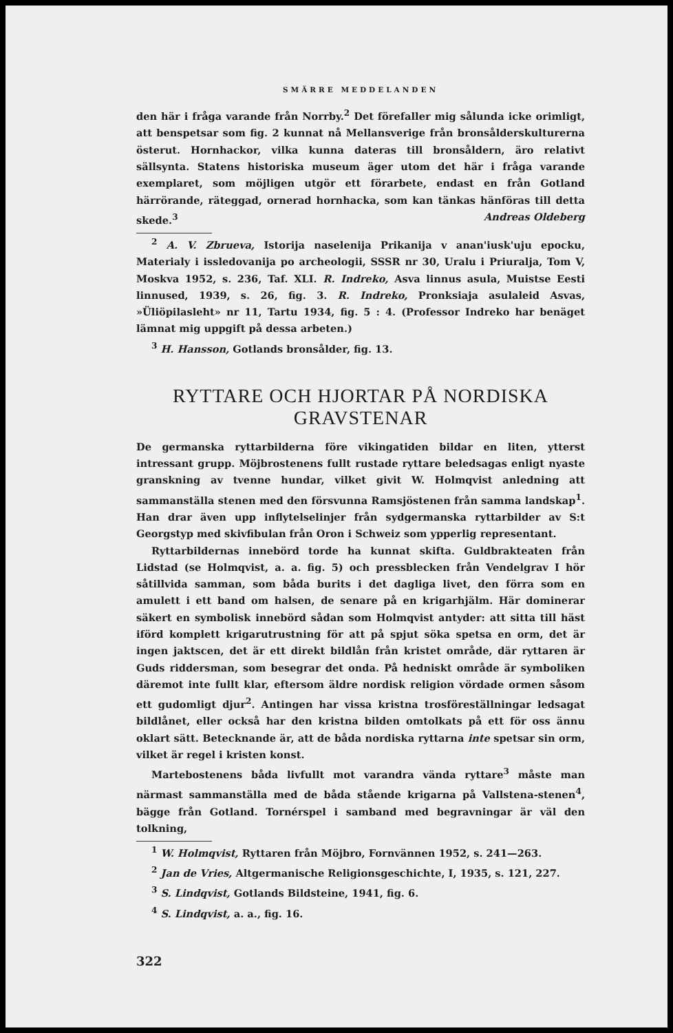SMÄRRE MEDDELANDEN
den här i fråga varande från Norrby.<sup>2</sup> Det förefaller mig sålunda icke orimligt, att benspetsar som fig. 2 kunnat nå Mellansverige från bronsålderskulturerna österut. Hornhackor, vilka kunna dateras till bronsåldern, äro relativt sällsynta. Statens historiska museum äger utom det här i fråga varande exemplaret, som möjligen utgör ett förarbete, endast en från Gotland härrörande, räteggad, ornerad hornhacka, som kan tänkas hänföras till detta skede.<sup>3</sup> Andreas Oldeberg
<sup>2</sup> A. V. Zbrueva, Istorija naselenija Prikanija v anan'iusk'uju epocku, Materialy i issledovanija po archeologii, SSSR nr 30, Uralu i Priuralja, Tom V, Moskva 1952, s. 236, Taf. XLI. R. Indreko, Asva linnus asula, Muistse Eesti linnused, 1939, s. 26, fig. 3. R. Indreko, Pronksiaja asulaleid Asvas, »Üliöpilasleht» nr 11, Tartu 1934, fig. 5 : 4. (Professor Indreko har benäget lämnat mig uppgift på dessa arbeten.)
<sup>3</sup> H. Hansson, Gotlands bronsålder, fig. 13.
RYTTARE OCH HJORTAR PÅ NORDISKA
GRAVSTENAR
De germanska ryttarbilderna före vikingatiden bildar en liten, ytterst intressant grupp. Möjbrostenens fullt rustade ryttare beledsagas enligt nyaste granskning av tvenne hundar, vilket givit W. Holmqvist anledning att sammanställa stenen med den försvunna Ramsjöstenen från samma landskap<sup>1</sup>. Han drar även upp inflytelselinjer från sydgermanska ryttarbilder av S:t Georgstyp med skivfibulan från Oron i Schweiz som ypperlig representant.
Ryttarbildernas innebörd torde ha kunnat skifta. Guldbrakteaten från Lidstad (se Holmqvist, a. a. fig. 5) och pressblecken från Vendelgrav I hör såtillvida samman, som båda burits i det dagliga livet, den förra som en amulett i ett band om halsen, de senare på en krigarhjälm. Här dominerar säkert en symbolisk innebörd sådan som Holmqvist antyder: att sitta till häst iförd komplett krigarutrustning för att på spjut söka spetsa en orm, det är ingen jaktscen, det är ett direkt bildlån från kristet område, där ryttaren är Guds riddersman, som besegrar det onda. På hedniskt område är symboliken däremot inte fullt klar, eftersom äldre nordisk religion vördade ormen såsom ett gudomligt djur<sup>2</sup>. Antingen har vissa kristna trosföreställningar ledsagat bildlånet, eller också har den kristna bilden omtolkats på ett för oss ännu oklart sätt. Betecknande är, att de båda nordiska ryttarna inte spetsar sin orm, vilket är regel i kristen konst.
Martebostenens båda livfullt mot varandra vända ryttare<sup>3</sup> måste man närmast sammanställa med de båda stående krigarna på Vallstena-stenen<sup>4</sup>, bägge från Gotland. Tornérspel i samband med begravningar är väl den tolkning,
<sup>1</sup> W. Holmqvist, Ryttaren från Möjbro, Fornvännen 1952, s. 241—263.
<sup>2</sup> Jan de Vries, Altgermanische Religionsgeschichte, I, 1935, s. 121, 227.
<sup>3</sup> S. Lindqvist, Gotlands Bildsteine, 1941, fig. 6.
<sup>4</sup> S. Lindqvist, a. a., fig. 16.
322